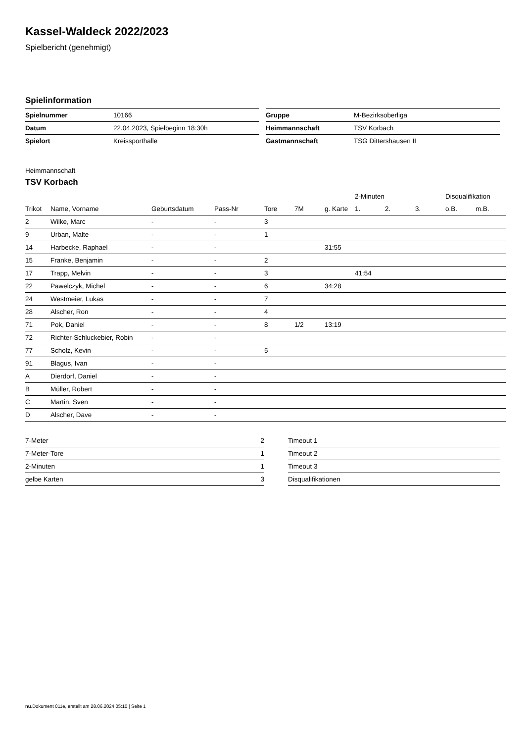Kassel-Waldeck 2022/2023
Spielbericht (genehmigt)
Spielinformation
| Spielnummer | 10166 |
| Datum | 22.04.2023, Spielbeginn 18:30h |
| Spielort | Kreissporthalle |
| Gruppe | M-Bezirksoberliga |
| Heimmannschaft | TSV Korbach |
| Gastmannschaft | TSG Dittershausen II |
Heimmannschaft
TSV Korbach
| | | | | | | | 2-Minuten | | | Disqualifikation | |
| --- | --- | --- | --- | --- | --- | --- | --- | --- | --- | --- | --- |
| Trikot | Name, Vorname | Geburtsdatum | Pass-Nr | Tore | 7M | g. Karte | 1. | 2. | 3. | o.B. | m.B. |
| 2 | Wilke, Marc | - | - | 3 | | | | | | | |
| 9 | Urban, Malte | - | - | 1 | | | | | | | |
| 14 | Harbecke, Raphael | - | - | | | 31:55 | | | | | |
| 15 | Franke, Benjamin | - | - | 2 | | | | | | | |
| 17 | Trapp, Melvin | - | - | 3 | | | 41:54 | | | | |
| 22 | Pawelczyk, Michel | - | - | 6 | | 34:28 | | | | | |
| 24 | Westmeier, Lukas | - | - | 7 | | | | | | | |
| 28 | Alscher, Ron | - | - | 4 | | | | | | | |
| 71 | Pok, Daniel | - | - | 8 | 1/2 | 13:19 | | | | | |
| 72 | Richter-Schluckebier, Robin | - | - | | | | | | | | |
| 77 | Scholz, Kevin | - | - | 5 | | | | | | | |
| 91 | Blagus, Ivan | - | - | | | | | | | | |
| A | Dierdorf, Daniel | - | - | | | | | | | | |
| B | Müller, Robert | - | - | | | | | | | | |
| C | Martin, Sven | - | - | | | | | | | | |
| D | Alscher, Dave | - | - | | | | | | | | |
| 7-Meter | 2 |
| 7-Meter-Tore | 1 |
| 2-Minuten | 1 |
| gelbe Karten | 3 |
| Timeout 1 |
| Timeout 2 |
| Timeout 3 |
| Disqualifikationen |
nu.Dokument 011e, erstellt am 28.06.2024 05:10 | Seite 1